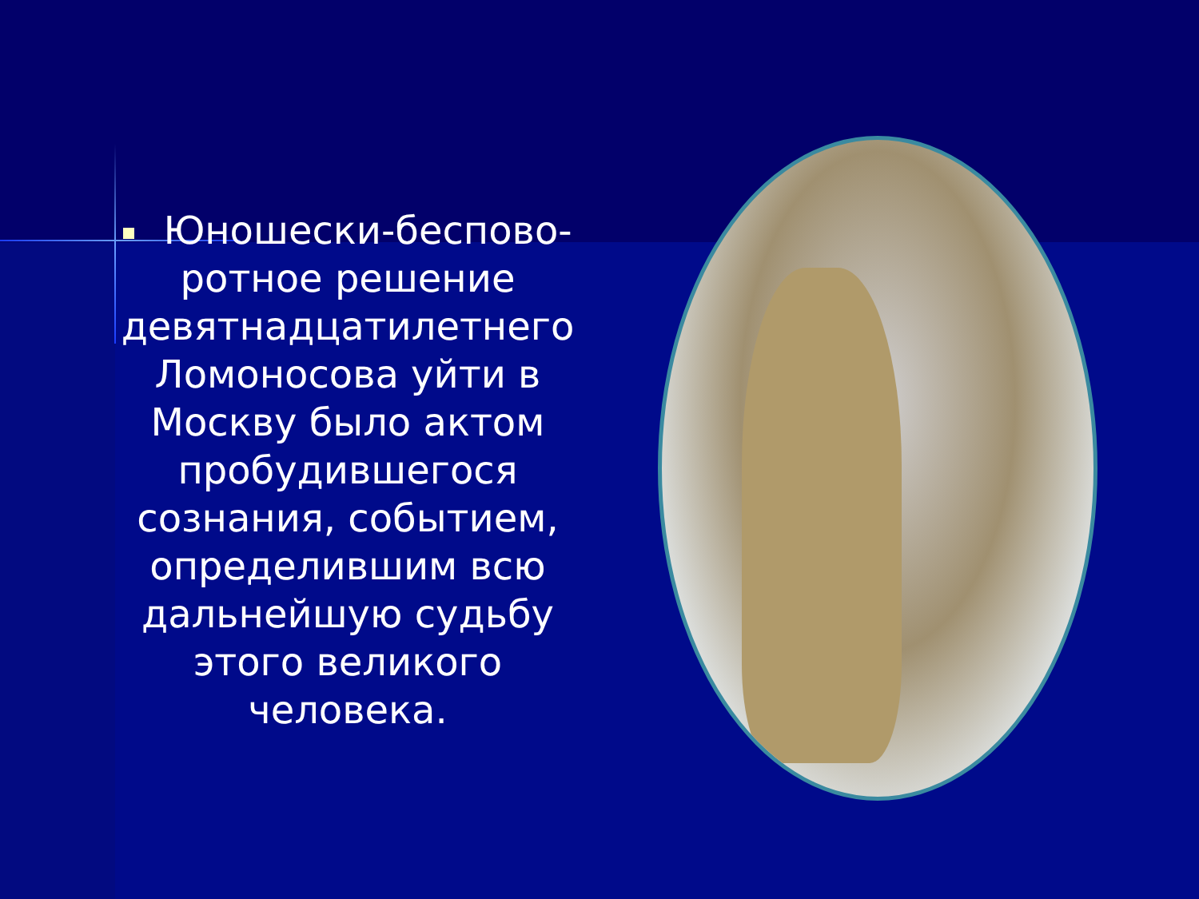Юношески-беспово­ротное решение девятнадцатилетнего Ломоносова уйти в Москву было актом пробудившегося сознания, событием, определившим всю дальнейшую судьбу этого великого человека.